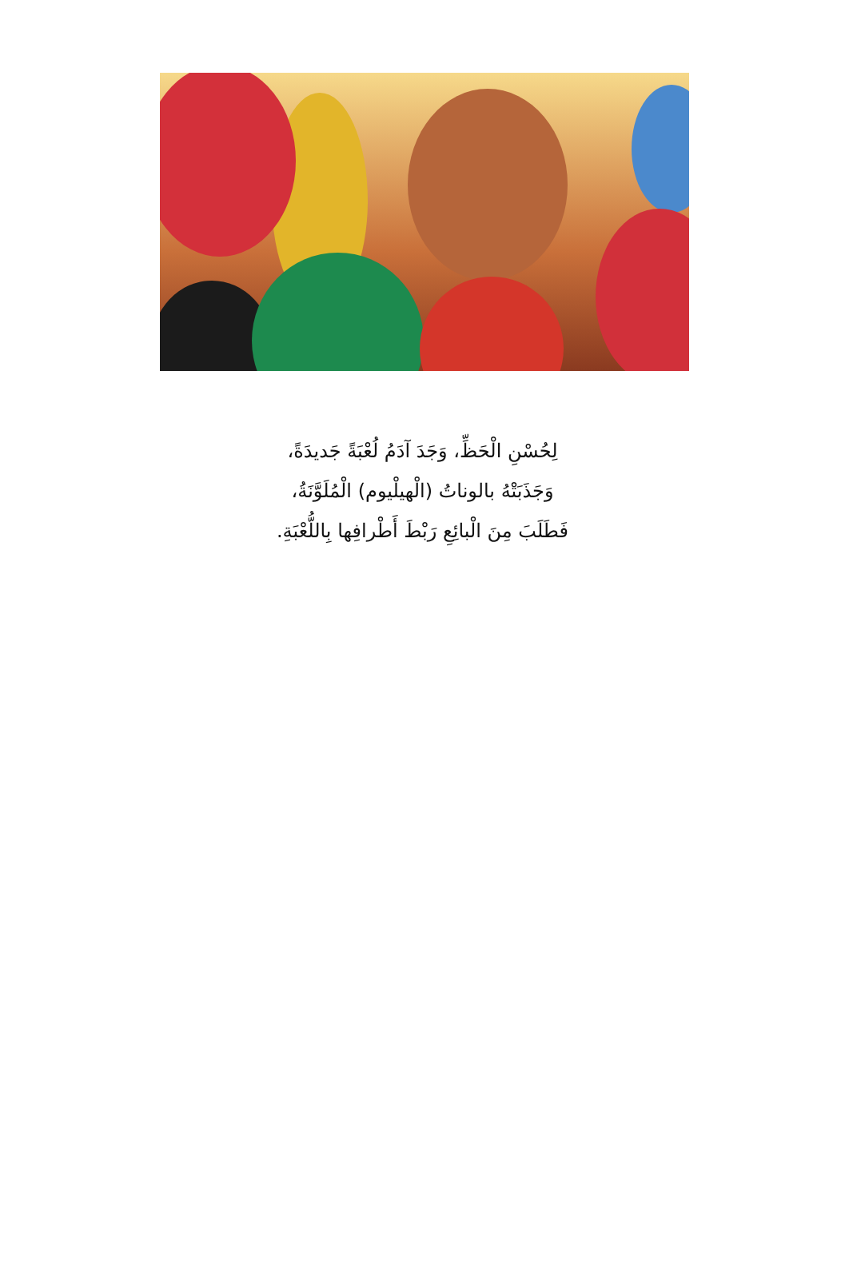لِحُسْنِ الْحَظِّ، وَجَدَ آدَمُ لُعْبَةً جَديدَةً،
وَجَذَبَتْهُ بالوناتُ (الْهيلْيوم) الْمُلَوَّنَةُ،
فَطَلَبَ مِنَ الْبائِعِ رَبْطَ أَطْرافِها بِاللُّعْبَةِ.